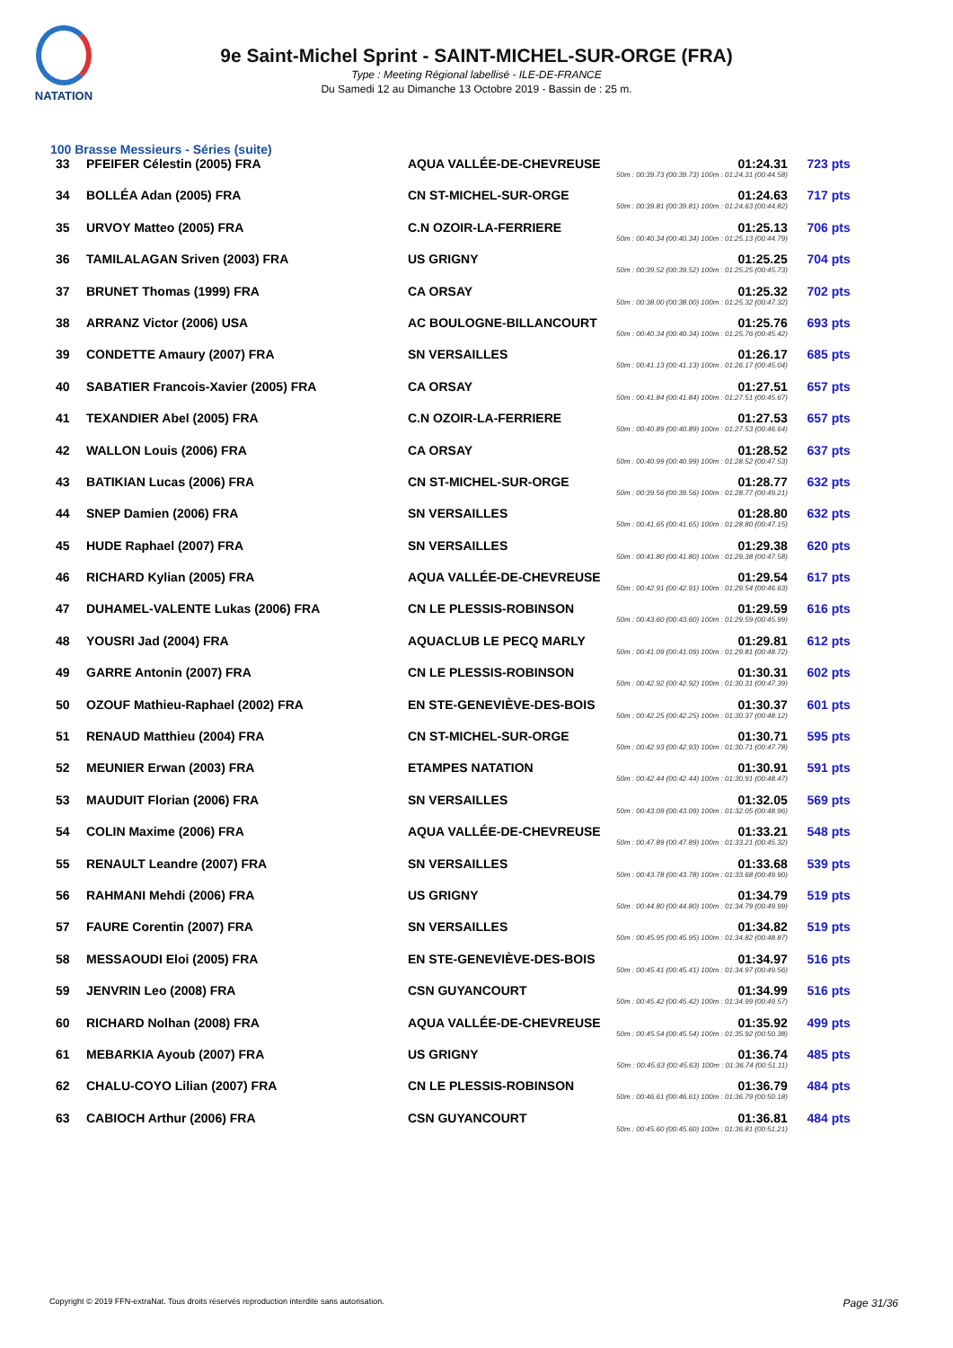NATATION
9e Saint-Michel Sprint - SAINT-MICHEL-SUR-ORGE (FRA)
Type : Meeting Régional labellisé - ILE-DE-FRANCE
Du Samedi 12 au Dimanche 13 Octobre 2019 - Bassin de : 25 m.
100 Brasse Messieurs - Séries (suite)
| 33 | PFEIFER Célestin (2005) FRA | AQUA VALLÉE-DE-CHEVREUSE | 01:24.31 50m : 00:39.73 (00:39.73) 100m : 01:24.31 (00:44.58) | 723 pts |
| 34 | BOLLÉA Adan (2005) FRA | CN ST-MICHEL-SUR-ORGE | 01:24.63 50m : 00:39.81 (00:39.81) 100m : 01:24.63 (00:44.82) | 717 pts |
| 35 | URVOY Matteo (2005) FRA | C.N OZOIR-LA-FERRIERE | 01:25.13 50m : 00:40.34 (00:40.34) 100m : 01:25.13 (00:44.79) | 706 pts |
| 36 | TAMILALAGAN Sriven (2003) FRA | US GRIGNY | 01:25.25 50m : 00:39.52 (00:39.52) 100m : 01:25.25 (00:45.73) | 704 pts |
| 37 | BRUNET Thomas (1999) FRA | CA ORSAY | 01:25.32 50m : 00:38.00 (00:38.00) 100m : 01:25.32 (00:47.32) | 702 pts |
| 38 | ARRANZ Victor (2006) USA | AC BOULOGNE-BILLANCOURT | 01:25.76 50m : 00:40.34 (00:40.34) 100m : 01:25.76 (00:45.42) | 693 pts |
| 39 | CONDETTE Amaury (2007) FRA | SN VERSAILLES | 01:26.17 50m : 00:41.13 (00:41.13) 100m : 01:26.17 (00:45.04) | 685 pts |
| 40 | SABATIER Francois-Xavier (2005) FRA | CA ORSAY | 01:27.51 50m : 00:41.84 (00:41.84) 100m : 01:27.51 (00:45.67) | 657 pts |
| 41 | TEXANDIER Abel (2005) FRA | C.N OZOIR-LA-FERRIERE | 01:27.53 50m : 00:40.89 (00:40.89) 100m : 01:27.53 (00:46.64) | 657 pts |
| 42 | WALLON Louis (2006) FRA | CA ORSAY | 01:28.52 50m : 00:40.99 (00:40.99) 100m : 01:28.52 (00:47.53) | 637 pts |
| 43 | BATIKIAN Lucas (2006) FRA | CN ST-MICHEL-SUR-ORGE | 01:28.77 50m : 00:39.56 (00:39.56) 100m : 01:28.77 (00:49.21) | 632 pts |
| 44 | SNEP Damien (2006) FRA | SN VERSAILLES | 01:28.80 50m : 00:41.65 (00:41.65) 100m : 01:28.80 (00:47.15) | 632 pts |
| 45 | HUDE Raphael (2007) FRA | SN VERSAILLES | 01:29.38 50m : 00:41.80 (00:41.80) 100m : 01:29.38 (00:47.58) | 620 pts |
| 46 | RICHARD Kylian (2005) FRA | AQUA VALLÉE-DE-CHEVREUSE | 01:29.54 50m : 00:42.91 (00:42.91) 100m : 01:29.54 (00:46.63) | 617 pts |
| 47 | DUHAMEL-VALENTE Lukas (2006) FRA | CN LE PLESSIS-ROBINSON | 01:29.59 50m : 00:43.60 (00:43.60) 100m : 01:29.59 (00:45.99) | 616 pts |
| 48 | YOUSRI Jad (2004) FRA | AQUACLUB LE PECQ MARLY | 01:29.81 50m : 00:41.09 (00:41.09) 100m : 01:29.81 (00:48.72) | 612 pts |
| 49 | GARRE Antonin (2007) FRA | CN LE PLESSIS-ROBINSON | 01:30.31 50m : 00:42.92 (00:42.92) 100m : 01:30.31 (00:47.39) | 602 pts |
| 50 | OZOUF Mathieu-Raphael (2002) FRA | EN STE-GENEVIÈVE-DES-BOIS | 01:30.37 50m : 00:42.25 (00:42.25) 100m : 01:30.37 (00:48.12) | 601 pts |
| 51 | RENAUD Matthieu (2004) FRA | CN ST-MICHEL-SUR-ORGE | 01:30.71 50m : 00:42.93 (00:42.93) 100m : 01:30.71 (00:47.78) | 595 pts |
| 52 | MEUNIER Erwan (2003) FRA | ETAMPES NATATION | 01:30.91 50m : 00:42.44 (00:42.44) 100m : 01:30.91 (00:48.47) | 591 pts |
| 53 | MAUDUIT Florian (2006) FRA | SN VERSAILLES | 01:32.05 50m : 00:43.09 (00:43.09) 100m : 01:32.05 (00:48.96) | 569 pts |
| 54 | COLIN Maxime (2006) FRA | AQUA VALLÉE-DE-CHEVREUSE | 01:33.21 50m : 00:47.89 (00:47.89) 100m : 01:33.21 (00:45.32) | 548 pts |
| 55 | RENAULT Leandre (2007) FRA | SN VERSAILLES | 01:33.68 50m : 00:43.78 (00:43.78) 100m : 01:33.68 (00:49.90) | 539 pts |
| 56 | RAHMANI Mehdi (2006) FRA | US GRIGNY | 01:34.79 50m : 00:44.80 (00:44.80) 100m : 01:34.79 (00:49.99) | 519 pts |
| 57 | FAURE Corentin (2007) FRA | SN VERSAILLES | 01:34.82 50m : 00:45.95 (00:45.95) 100m : 01:34.82 (00:48.87) | 519 pts |
| 58 | MESSAOUDI Eloi (2005) FRA | EN STE-GENEVIÈVE-DES-BOIS | 01:34.97 50m : 00:45.41 (00:45.41) 100m : 01:34.97 (00:49.56) | 516 pts |
| 59 | JENVRIN Leo (2008) FRA | CSN GUYANCOURT | 01:34.99 50m : 00:45.42 (00:45.42) 100m : 01:34.99 (00:49.57) | 516 pts |
| 60 | RICHARD Nolhan (2008) FRA | AQUA VALLÉE-DE-CHEVREUSE | 01:35.92 50m : 00:45.54 (00:45.54) 100m : 01:35.92 (00:50.38) | 499 pts |
| 61 | MEBARKIA Ayoub (2007) FRA | US GRIGNY | 01:36.74 50m : 00:45.63 (00:45.63) 100m : 01:36.74 (00:51.11) | 485 pts |
| 62 | CHALU-COYO Lilian (2007) FRA | CN LE PLESSIS-ROBINSON | 01:36.79 50m : 00:46.61 (00:46.61) 100m : 01:36.79 (00:50.18) | 484 pts |
| 63 | CABIOCH Arthur (2006) FRA | CSN GUYANCOURT | 01:36.81 50m : 00:45.60 (00:45.60) 100m : 01:36.81 (00:51.21) | 484 pts |
Copyright © 2019 FFN-extraNat. Tous droits réservés reproduction interdite sans autorisation. Page 31/36